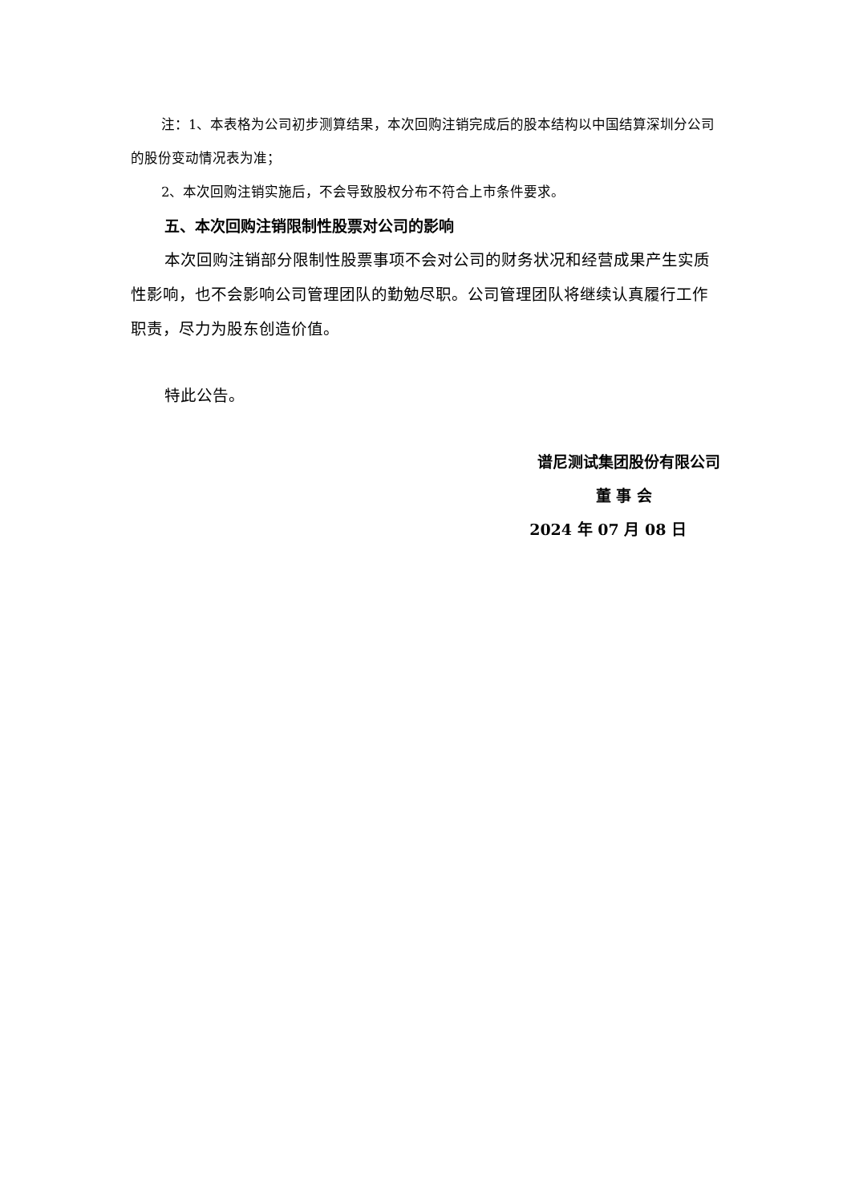注：1、本表格为公司初步测算结果，本次回购注销完成后的股本结构以中国结算深圳分公司的股份变动情况表为准；
2、本次回购注销实施后，不会导致股权分布不符合上市条件要求。
五、本次回购注销限制性股票对公司的影响
本次回购注销部分限制性股票事项不会对公司的财务状况和经营成果产生实质性影响，也不会影响公司管理团队的勤勉尽职。公司管理团队将继续认真履行工作职责，尽力为股东创造价值。
特此公告。
谱尼测试集团股份有限公司
董 事 会
2024 年 07 月 08 日